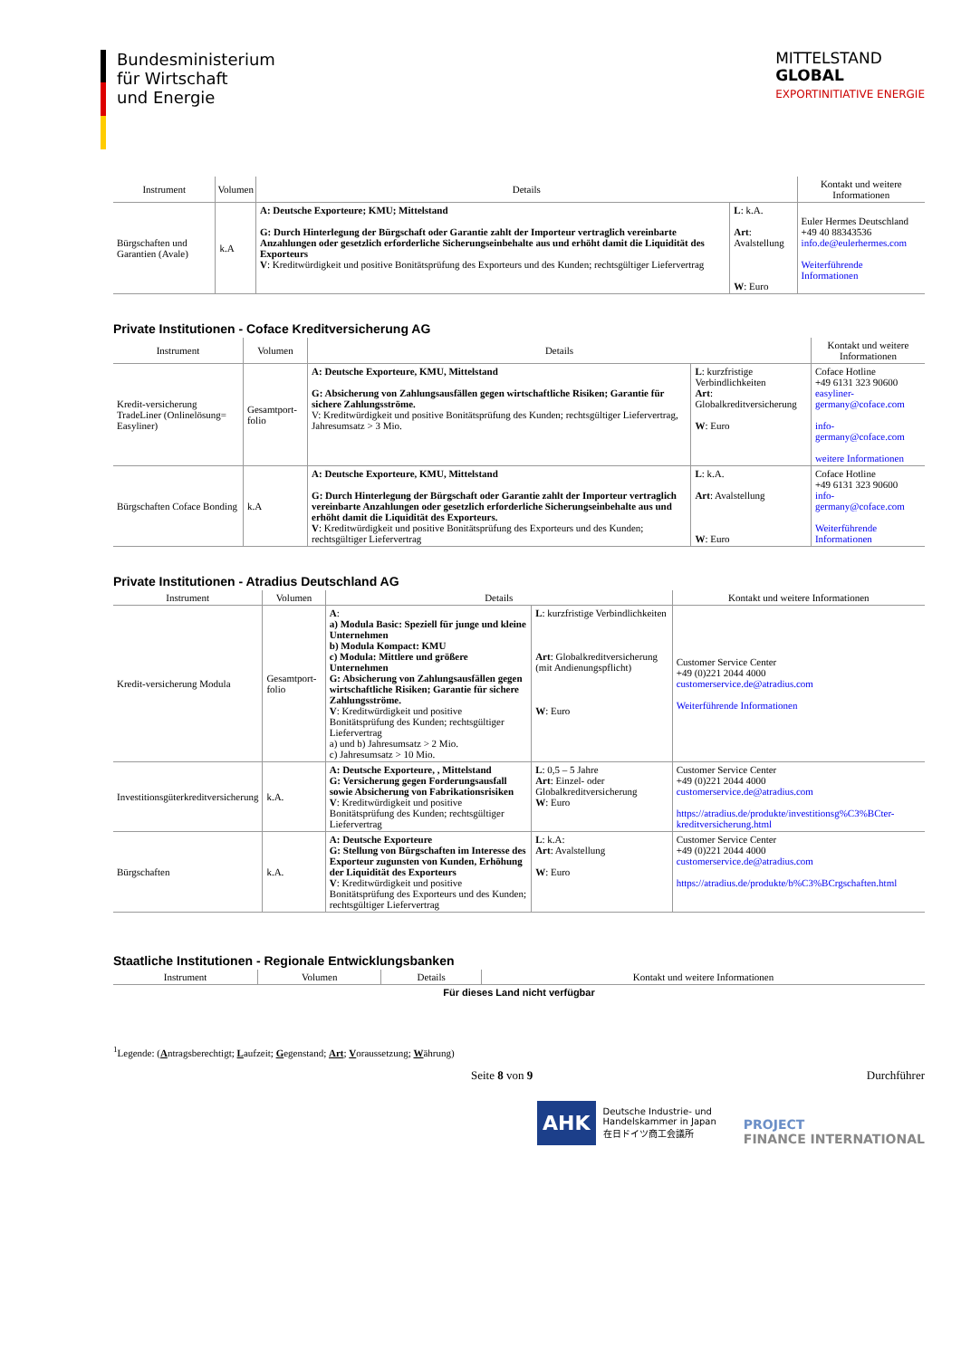Bundesministerium
für Wirtschaft
und Energie
MITTELSTAND
GLOBAL
EXPORTINITIATIVE ENERGIE
| Instrument | Volumen | Details | | Kontakt und weitere Informationen |
| --- | --- | --- | --- | --- |
| Bürgschaften und Garantien (Avale) | k.A | A: Deutsche Exporteure; KMU; Mittelstand G: Durch Hinterlegung der Bürgschaft oder Garantie zahlt der Importeur vertraglich vereinbarte Anzahlungen oder gesetzlich erforderliche Sicherungseinbehalte aus und erhöht damit die Liquidität des Exporteurs V : Kreditwürdigkeit und positive Bonitätsprüfung des Exporteurs und des Kunden; rechtsgültiger Liefervertrag | L : k.A. Art : Avalstellung W : Euro | Euler Hermes Deutschland +49 40 88343536 info.de@eulerhermes.com Weiterführende Informationen |
Private Institutionen - Coface Kreditversicherung AG
| Instrument | Volumen | Details | | Kontakt und weitere Informationen |
| --- | --- | --- | --- | --- |
| Kredit-versicherung TradeLiner (Onlinelösung= Easyliner) | Gesamtport-folio | A: Deutsche Exporteure, KMU, Mittelstand G: Absicherung von Zahlungsausfällen gegen wirtschaftliche Risiken; Garantie für sichere Zahlungsströme. V: Kreditwürdigkeit und positive Bonitätsprüfung des Kunden; rechtsgültiger Liefervertrag, Jahresumsatz > 3 Mio. | L : kurzfristige Verbindlichkeiten Art : Globalkreditversicherung W : Euro | Coface Hotline +49 6131 323 90600 easyliner-germany@coface.com info-germany@coface.com weitere Informationen |
| Bürgschaften Coface Bonding | k.A | A: Deutsche Exporteure, KMU, Mittelstand G: Durch Hinterlegung der Bürgschaft oder Garantie zahlt der Importeur vertraglich vereinbarte Anzahlungen oder gesetzlich erforderliche Sicherungseinbehalte aus und erhöht damit die Liquidität des Exporteurs. V : Kreditwürdigkeit und positive Bonitätsprüfung des Exporteurs und des Kunden; rechtsgültiger Liefervertrag | L : k.A. Art : Avalstellung W : Euro | Coface Hotline +49 6131 323 90600 info-germany@coface.com Weiterführende Informationen |
Private Institutionen - Atradius Deutschland AG
| Instrument | Volumen | Details | | Kontakt und weitere Informationen |
| --- | --- | --- | --- | --- |
| Kredit-versicherung Modula | Gesamtport-folio | A : a) Modula Basic: Speziell für junge und kleine Unternehmen b) Modula Kompact: KMU c) Modula: Mittlere und größere Unternehmen G: Absicherung von Zahlungsausfällen gegen wirtschaftliche Risiken; Garantie für sichere Zahlungsströme. V : Kreditwürdigkeit und positive Bonitätsprüfung des Kunden; rechtsgültiger Liefervertrag a) und b) Jahresumsatz > 2 Mio. c) Jahresumsatz > 10 Mio. | L : kurzfristige Verbindlichkeiten Art : Globalkreditversicherung (mit Andienungspflicht) W : Euro | Customer Service Center +49 (0)221 2044 4000 customerservice.de@atradius.com Weiterführende Informationen |
| Investitionsgüterkreditversicherung | k.A. | A: Deutsche Exporteure, , Mittelstand G: Versicherung gegen Forderungsausfall sowie Absicherung von Fabrikationsrisiken V : Kreditwürdigkeit und positive Bonitätsprüfung des Kunden; rechtsgültiger Liefervertrag | L : 0,5 – 5 Jahre Art : Einzel- oder Globalkreditversicherung W : Euro | Customer Service Center +49 (0)221 2044 4000 customerservice.de@atradius.com https://atradius.de/produkte/investitionsg%C3%BCter-kreditversicherung.html |
| Bürgschaften | k.A. | A: Deutsche Exporteure G: Stellung von Bürgschaften im Interesse des Exporteur zugunsten von Kunden, Erhöhung der Liquidität des Exporteurs V : Kreditwürdigkeit und positive Bonitätsprüfung des Exporteurs und des Kunden; rechtsgültiger Liefervertrag | L : k.A: Art : Avalstellung W : Euro | Customer Service Center +49 (0)221 2044 4000 customerservice.de@atradius.com https://atradius.de/produkte/b%C3%BCrgschaften.html |
Staatliche Institutionen - Regionale Entwicklungsbanken
| Instrument | Volumen | Details | Kontakt und weitere Informationen |
| --- | --- | --- | --- |
| Für dieses Land nicht verfügbar | | | |
<sup>1</sup> Legende: (Antragsberechtigt; Laufzeit; Gegenstand; Art; Voraussetzung; Währung)
Seite 8 von 9 Durchführer
AHK Deutsche Industrie- und
Handelskammer in Japan
在日ドイツ商工会議所
PROJECT
FINANCE INTERNATIONAL